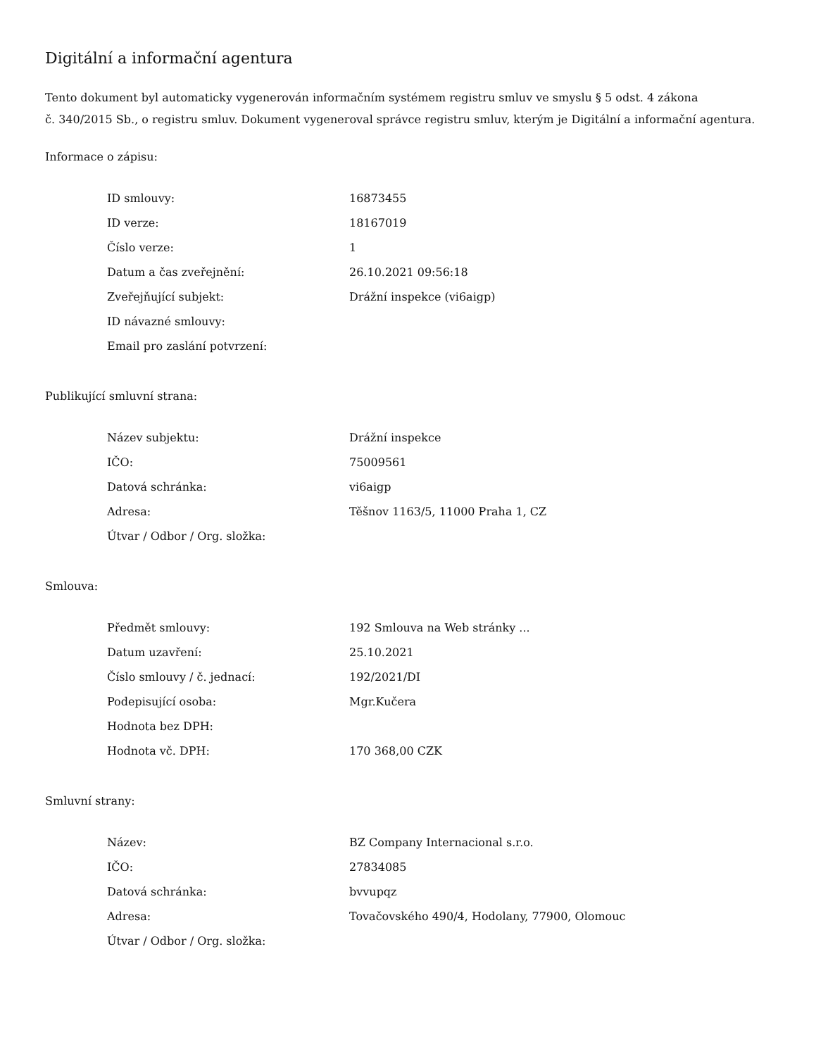Digitální a informační agentura
Tento dokument byl automaticky vygenerován informačním systémem registru smluv ve smyslu § 5 odst. 4 zákona
č. 340/2015 Sb., o registru smluv. Dokument vygeneroval správce registru smluv, kterým je Digitální a informační agentura.
Informace o zápisu:
| ID smlouvy: | 16873455 |
| ID verze: | 18167019 |
| Číslo verze: | 1 |
| Datum a čas zveřejnění: | 26.10.2021 09:56:18 |
| Zveřejňující subjekt: | Drážní inspekce (vi6aigp) |
| ID návazné smlouvy: | |
| Email pro zaslání potvrzení: | |
Publikující smluvní strana:
| Název subjektu: | Drážní inspekce |
| IČO: | 75009561 |
| Datová schránka: | vi6aigp |
| Adresa: | Těšnov 1163/5, 11000 Praha 1, CZ |
| Útvar / Odbor / Org. složka: | |
Smlouva:
| Předmět smlouvy: | 192 Smlouva na Web stránky ... |
| Datum uzavření: | 25.10.2021 |
| Číslo smlouvy / č. jednací: | 192/2021/DI |
| Podepisující osoba: | Mgr.Kučera |
| Hodnota bez DPH: | |
| Hodnota vč. DPH: | 170 368,00 CZK |
Smluvní strany:
| Název: | BZ Company Internacional s.r.o. |
| IČO: | 27834085 |
| Datová schránka: | bvvupqz |
| Adresa: | Tovačovského 490/4, Hodolany, 77900, Olomouc |
| Útvar / Odbor / Org. složka: | |